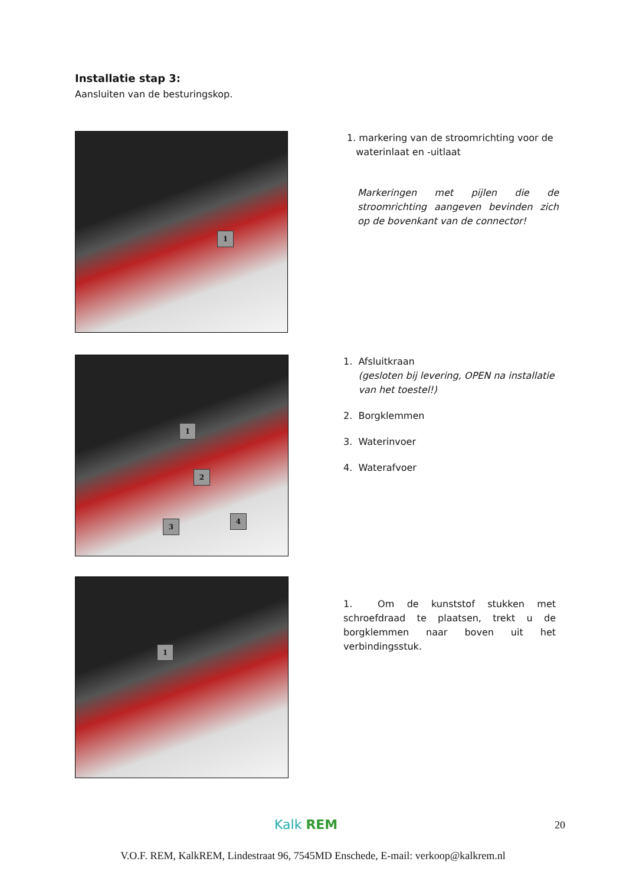Installatie stap 3:
Aansluiten van de besturingskop.
1
1. markering van de stroomrichting voor de
waterinlaat en -uitlaat
Markeringen met pijlen die de stroomrichting aangeven bevinden zich op de bovenkant van de connector!
1
2
3
4
1. Afsluitkraan
(gesloten bij levering, OPEN na installatie
van het toestel!)
2. Borgklemmen
3. Waterinvoer
4. Waterafvoer
1
1. Om de kunststof stukken met schroefdraad te plaatsen, trekt u de borgklemmen naar boven uit het verbindingsstuk.
Kalk REM 20
V.O.F. REM, KalkREM, Lindestraat 96, 7545MD Enschede, E-mail: verkoop@kalkrem.nl